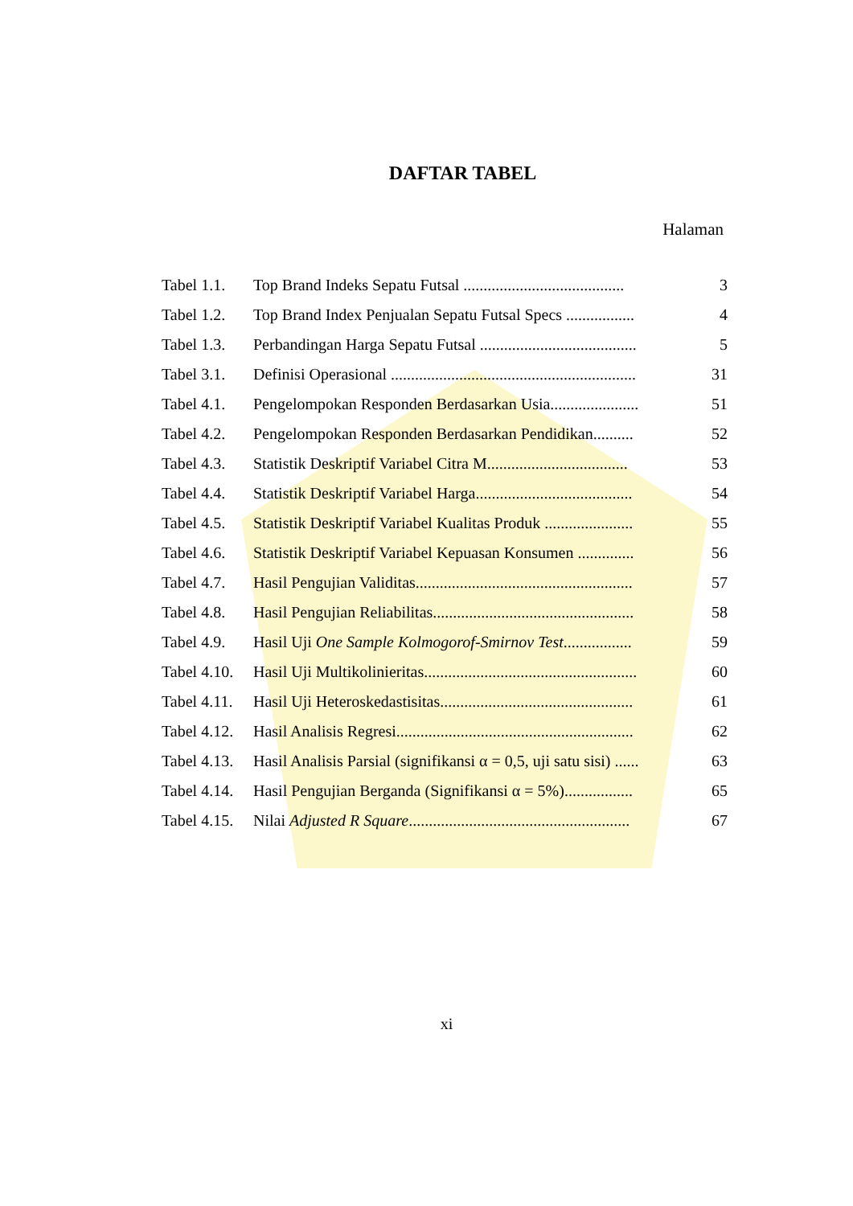DAFTAR TABEL
Halaman
| Tabel 1.1. | Top Brand Indeks Sepatu Futsal ........................................ | 3 |
| Tabel 1.2. | Top Brand Index Penjualan Sepatu Futsal Specs ................. | 4 |
| Tabel 1.3. | Perbandingan Harga Sepatu Futsal ....................................... | 5 |
| Tabel 3.1. | Definisi Operasional ............................................................. | 31 |
| Tabel 4.1. | Pengelompokan Responden Berdasarkan Usia...................... | 51 |
| Tabel 4.2. | Pengelompokan Responden Berdasarkan Pendidikan.......... | 52 |
| Tabel 4.3. | Statistik Deskriptif Variabel Citra M................................... | 53 |
| Tabel 4.4. | Statistik Deskriptif Variabel Harga....................................... | 54 |
| Tabel 4.5. | Statistik Deskriptif Variabel Kualitas Produk ...................... | 55 |
| Tabel 4.6. | Statistik Deskriptif Variabel Kepuasan Konsumen .............. | 56 |
| Tabel 4.7. | Hasil Pengujian Validitas...................................................... | 57 |
| Tabel 4.8. | Hasil Pengujian Reliabilitas.................................................. | 58 |
| Tabel 4.9. | Hasil Uji One Sample Kolmogorof-Smirnov Test ................. | 59 |
| Tabel 4.10. | Hasil Uji Multikolinieritas..................................................... | 60 |
| Tabel 4.11. | Hasil Uji Heteroskedastisitas................................................ | 61 |
| Tabel 4.12. | Hasil Analisis Regresi........................................................... | 62 |
| Tabel 4.13. | Hasil Analisis Parsial (signifikansi α = 0,5, uji satu sisi) ...... | 63 |
| Tabel 4.14. | Hasil Pengujian Berganda (Signifikansi α = 5%)................. | 65 |
| Tabel 4.15. | Nilai Adjusted R Square ....................................................... | 67 |
xi